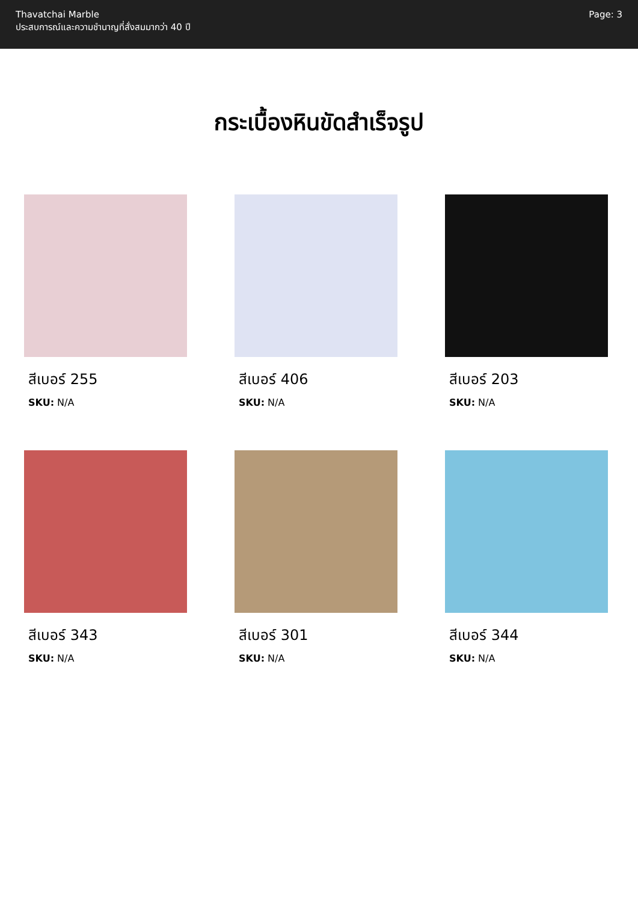Thavatchai Marble
ประสบการณ์และความชำนาญที่สั่งสมมากว่า 40 ปี
Page: 3
กระเบื้องหินขัดสำเร็จรูป
สีเบอร์ 255
SKU: N/A
สีเบอร์ 406
SKU: N/A
สีเบอร์ 203
SKU: N/A
สีเบอร์ 343
SKU: N/A
สีเบอร์ 301
SKU: N/A
สีเบอร์ 344
SKU: N/A